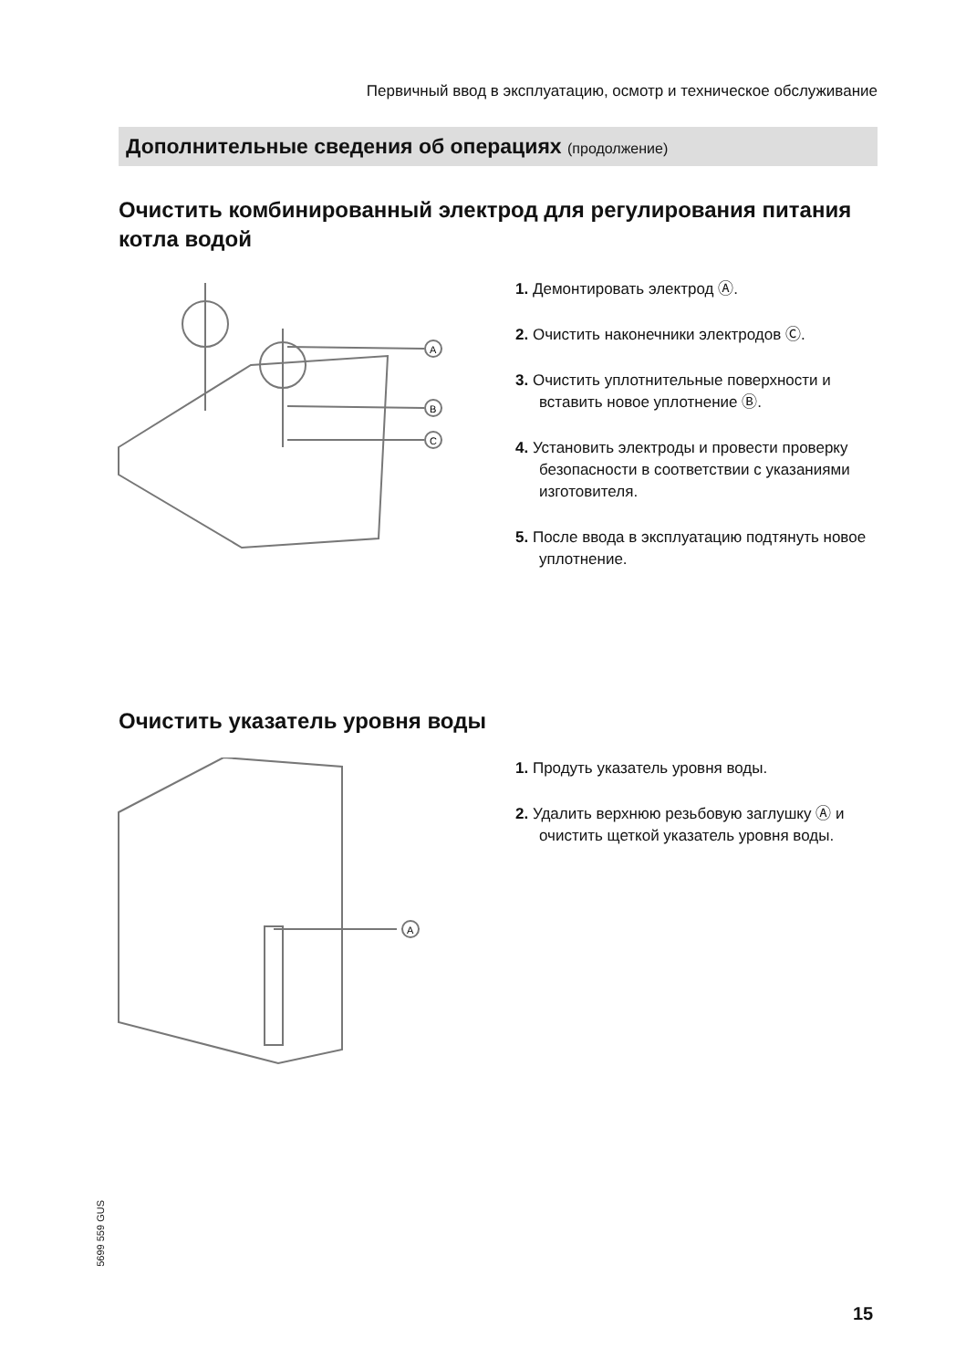Первичный ввод в эксплуатацию, осмотр и техническое обслуживание
Дополнительные сведения об операциях (продолжение)
Очистить комбинированный электрод для регулирования питания котла водой
A
B
C
1. Демонтировать электрод Ⓐ.
2. Очистить наконечники электродов Ⓒ.
3. Очистить уплотнительные поверхности и вставить новое уплотнение Ⓑ.
4. Установить электроды и провести проверку безопасности в соответствии с указаниями изготовителя.
5. После ввода в эксплуатацию подтянуть новое уплотнение.
Очистить указатель уровня воды
A
1. Продуть указатель уровня воды.
2. Удалить верхнюю резьбовую заглушку Ⓐ и очистить щеткой указатель уровня воды.
5699 559 GUS
15